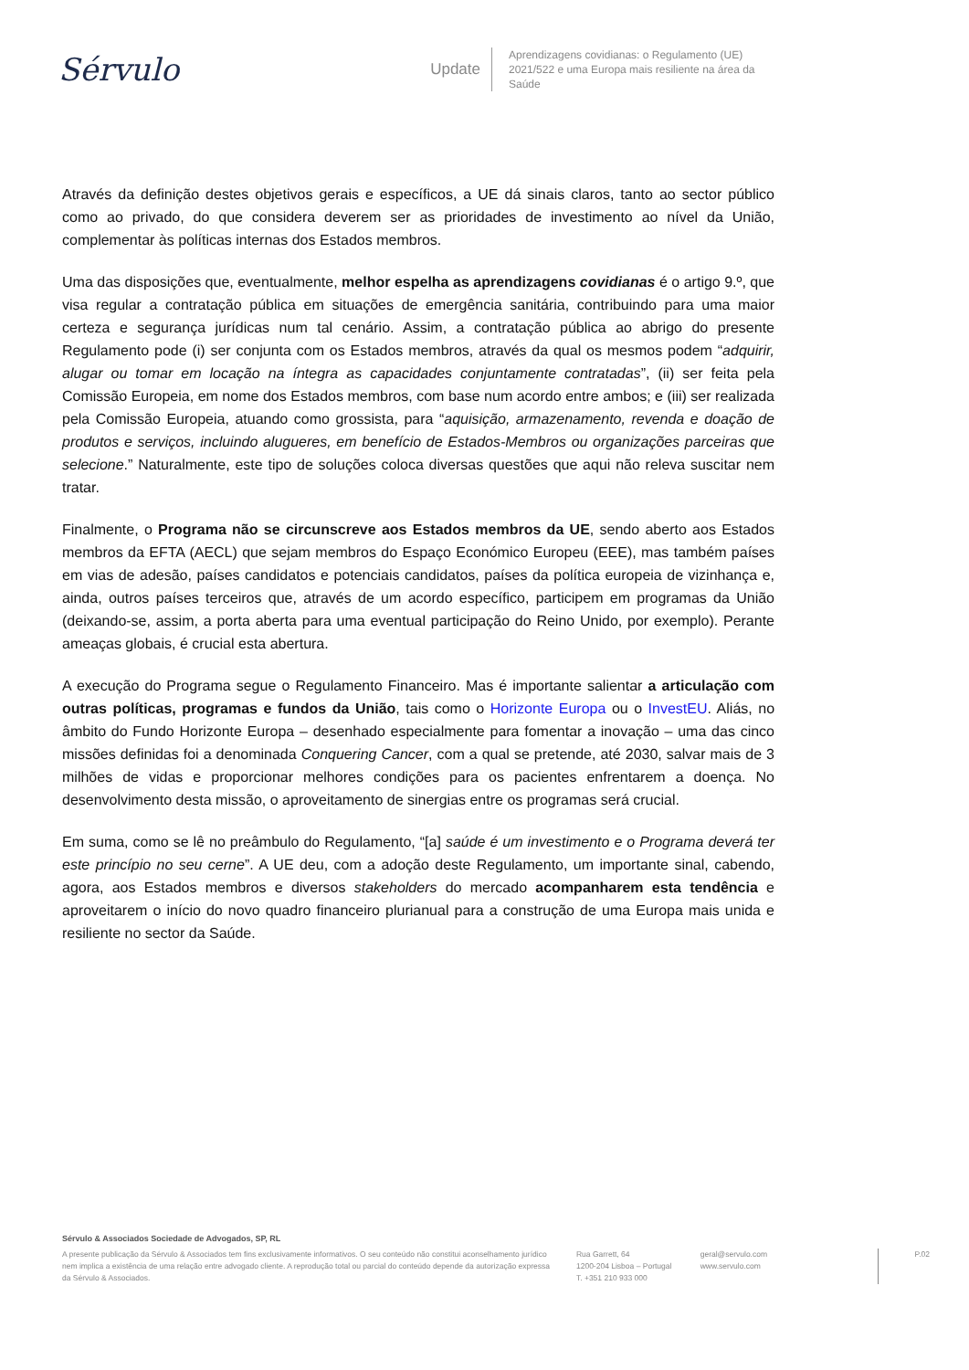Sérvulo
Update
Aprendizagens covidianas: o Regulamento (UE) 2021/522 e uma Europa mais resiliente na área da Saúde
Através da definição destes objetivos gerais e específicos, a UE dá sinais claros, tanto ao sector público como ao privado, do que considera deverem ser as prioridades de investimento ao nível da União, complementar às políticas internas dos Estados membros.
Uma das disposições que, eventualmente, melhor espelha as aprendizagens covidianas é o artigo 9.º, que visa regular a contratação pública em situações de emergência sanitária, contribuindo para uma maior certeza e segurança jurídicas num tal cenário. Assim, a contratação pública ao abrigo do presente Regulamento pode (i) ser conjunta com os Estados membros, através da qual os mesmos podem “adquirir, alugar ou tomar em locação na íntegra as capacidades conjuntamente contratadas”, (ii) ser feita pela Comissão Europeia, em nome dos Estados membros, com base num acordo entre ambos; e (iii) ser realizada pela Comissão Europeia, atuando como grossista, para “aquisição, armazenamento, revenda e doação de produtos e serviços, incluindo alugueres, em benefício de Estados-Membros ou organizações parceiras que selecione.” Naturalmente, este tipo de soluções coloca diversas questões que aqui não releva suscitar nem tratar.
Finalmente, o Programa não se circunscreve aos Estados membros da UE, sendo aberto aos Estados membros da EFTA (AECL) que sejam membros do Espaço Económico Europeu (EEE), mas também países em vias de adesão, países candidatos e potenciais candidatos, países da política europeia de vizinhança e, ainda, outros países terceiros que, através de um acordo específico, participem em programas da União (deixando-se, assim, a porta aberta para uma eventual participação do Reino Unido, por exemplo). Perante ameaças globais, é crucial esta abertura.
A execução do Programa segue o Regulamento Financeiro. Mas é importante salientar a articulação com outras políticas, programas e fundos da União, tais como o Horizonte Europa ou o InvestEU. Aliás, no âmbito do Fundo Horizonte Europa – desenhado especialmente para fomentar a inovação – uma das cinco missões definidas foi a denominada Conquering Cancer, com a qual se pretende, até 2030, salvar mais de 3 milhões de vidas e proporcionar melhores condições para os pacientes enfrentarem a doença. No desenvolvimento desta missão, o aproveitamento de sinergias entre os programas será crucial.
Em suma, como se lê no preâmbulo do Regulamento, “[a] saúde é um investimento e o Programa deverá ter este princípio no seu cerne”. A UE deu, com a adoção deste Regulamento, um importante sinal, cabendo, agora, aos Estados membros e diversos stakeholders do mercado acompanharem esta tendência e aproveitarem o início do novo quadro financeiro plurianual para a construção de uma Europa mais unida e resiliente no sector da Saúde.
Sérvulo & Associados Sociedade de Advogados, SP, RL
A presente publicação da Sérvulo & Associados tem fins exclusivamente informativos. O seu conteúdo não constitui aconselhamento jurídico nem implica a existência de uma relação entre advogado cliente. A reprodução total ou parcial do conteúdo depende da autorização expressa da Sérvulo & Associados.
Rua Garrett, 64
1200-204 Lisboa – Portugal
T. +351 210 933 000
geral@servulo.com
www.servulo.com
P.02